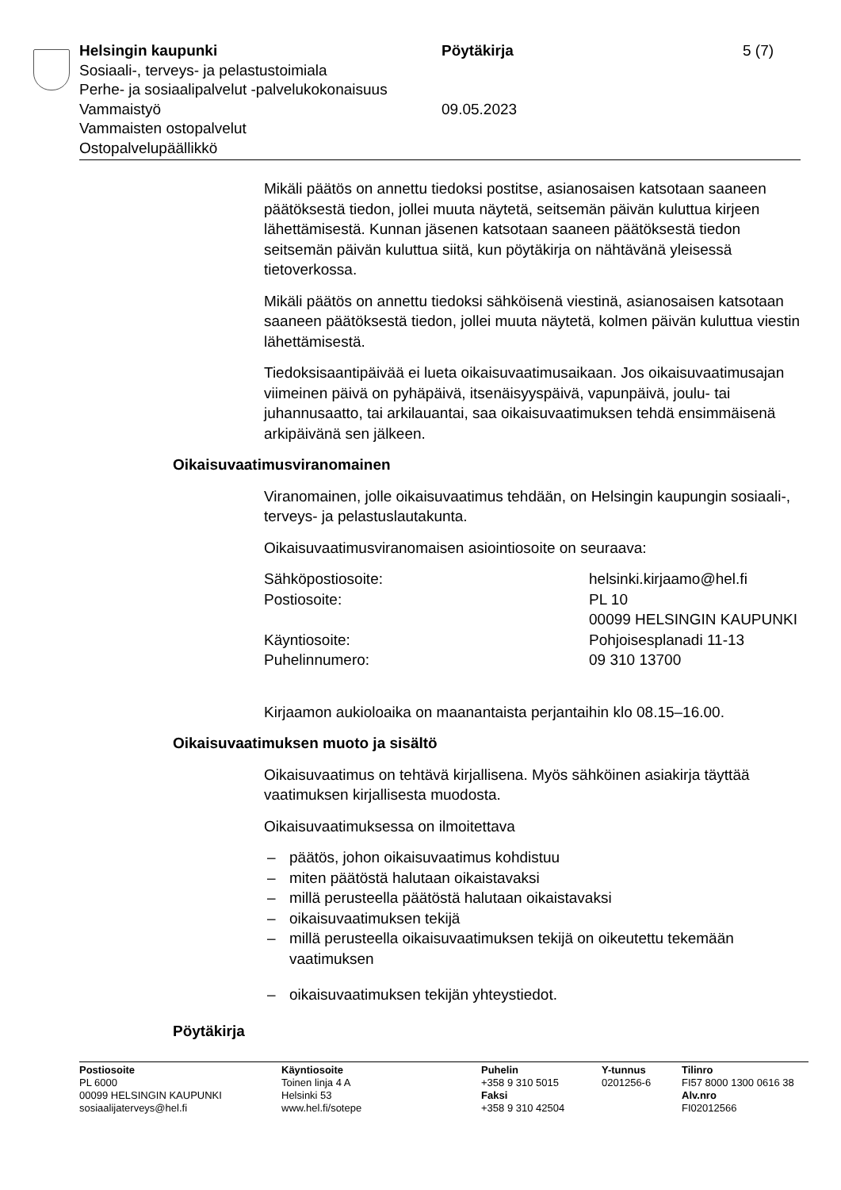Helsingin kaupunki Pöytäkirja 5 (7)
Sosiaali-, terveys- ja pelastustoimiala
Perhe- ja sosiaalipalvelut -palvelukokonaisuus
Vammaistyö 09.05.2023
Vammaisten ostopalvelut
Ostopalvelupäällikkö
Mikäli päätös on annettu tiedoksi postitse, asianosaisen katsotaan saaneen päätöksestä tiedon, jollei muuta näytetä, seitsemän päivän kuluttua kirjeen lähettämisestä. Kunnan jäsenen katsotaan saaneen päätöksestä tiedon seitsemän päivän kuluttua siitä, kun pöytäkirja on nähtävänä yleisessä tietoverkossa.
Mikäli päätös on annettu tiedoksi sähköisenä viestinä, asianosaisen katsotaan saaneen päätöksestä tiedon, jollei muuta näytetä, kolmen päivän kuluttua viestin lähettämisestä.
Tiedoksisaantipäivää ei lueta oikaisuvaatimusaikaan. Jos oikaisuvaati­musajan viimeinen päivä on pyhäpäivä, itsenäisyyspäivä, vapunpäivä, joulu- tai juhannusaatto, tai arkilauantai, saa oikaisuvaatimuksen tehdä ensimmäisenä arkipäivänä sen jälkeen.
Oikaisuvaatimusviranomainen
Viranomainen, jolle oikaisuvaatimus tehdään, on Helsingin kaupungin sosiaali-, terveys- ja pelastuslautakunta.
Oikaisuvaatimusviranomaisen asiointiosoite on seuraava:
Sähköpostiosoite: helsinki.kirjaamo@hel.fi
Postiosoite: PL 10
00099 HELSINGIN KAUPUNKI
Käyntiosoite: Pohjoisesplanadi 11-13
Puhelinnumero: 09 310 13700
Kirjaamon aukioloaika on maanantaista perjantaihin klo 08.15–16.00.
Oikaisuvaatimuksen muoto ja sisältö
Oikaisuvaatimus on tehtävä kirjallisena. Myös sähköinen asiakirja täyt­tää vaatimuksen kirjallisesta muodosta.
Oikaisuvaatimuksessa on ilmoitettava
– päätös, johon oikaisuvaatimus kohdistuu
– miten päätöstä halutaan oikaistavaksi
– millä perusteella päätöstä halutaan oikaistavaksi
– oikaisuvaatimuksen tekijä
– millä perusteella oikaisuvaatimuksen tekijä on oikeutettu tekemään vaatimuksen
– oikaisuvaatimuksen tekijän yhteystiedot.
Pöytäkirja
Postiosoite
PL 6000
00099 HELSINGIN KAUPUNKI
sosiaalijaterveys@hel.fi
Käyntiosoite
Toinen linja 4 A
Helsinki 53
www.hel.fi/sotepe
Puhelin
+358 9 310 5015
Faksi
+358 9 310 42504
Y-tunnus
0201256-6
Tilinro
FI57 8000 1300 0616 38
Alv.nro
FI02012566